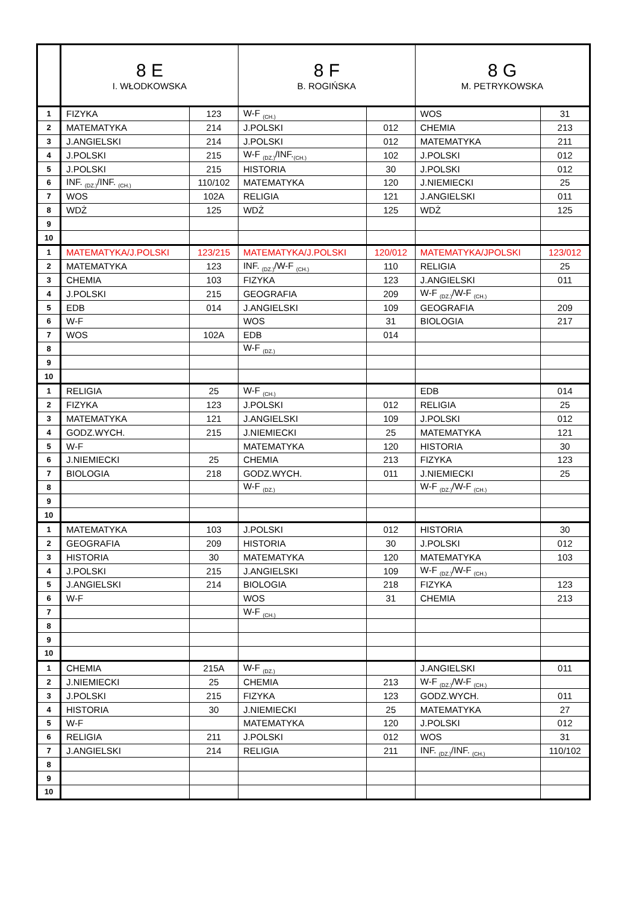| | 8 E I. WŁODKOWSKA | | 8 F B. ROGIŃSKA | | 8 G M. PETRYKOWSKA | |
| --- | --- | --- | --- | --- | --- | --- |
| 1 | FIZYKA | 123 | W-F <sub>(CH.)</sub> | | WOS | 31 |
| 2 | MATEMATYKA | 214 | J.POLSKI | 012 | CHEMIA | 213 |
| 3 | J.ANGIELSKI | 214 | J.POLSKI | 012 | MATEMATYKA | 211 |
| 4 | J.POLSKI | 215 | W-F <sub>(DZ.)</sub>/INF.<sub>(CH.)</sub> | 102 | J.POLSKI | 012 |
| 5 | J.POLSKI | 215 | HISTORIA | 30 | J.POLSKI | 012 |
| 6 | INF. <sub>(DZ.)</sub>/INF. <sub>(CH.)</sub> | 110/102 | MATEMATYKA | 120 | J.NIEMIECKI | 25 |
| 7 | WOS | 102A | RELIGIA | 121 | J.ANGIELSKI | 011 |
| 8 | WDŻ | 125 | WDŻ | 125 | WDŻ | 125 |
| 9 | | | | | | |
| 10 | | | | | | |
| 1 | MATEMATYKA/J.POLSKI | 123/215 | MATEMATYKA/J.POLSKI | 120/012 | MATEMATYKA/JPOLSKI | 123/012 |
| 2 | MATEMATYKA | 123 | INF. <sub>(DZ.)</sub>/W-F <sub>(CH.)</sub> | 110 | RELIGIA | 25 |
| 3 | CHEMIA | 103 | FIZYKA | 123 | J.ANGIELSKI | 011 |
| 4 | J.POLSKI | 215 | GEOGRAFIA | 209 | W-F <sub>(DZ.)</sub>/W-F <sub>(CH.)</sub> | |
| 5 | EDB | 014 | J.ANGIELSKI | 109 | GEOGRAFIA | 209 |
| 6 | W-F | | WOS | 31 | BIOLOGIA | 217 |
| 7 | WOS | 102A | EDB | 014 | | |
| 8 | | | W-F <sub>(DZ.)</sub> | | | |
| 9 | | | | | | |
| 10 | | | | | | |
| 1 | RELIGIA | 25 | W-F <sub>(CH.)</sub> | | EDB | 014 |
| 2 | FIZYKA | 123 | J.POLSKI | 012 | RELIGIA | 25 |
| 3 | MATEMATYKA | 121 | J.ANGIELSKI | 109 | J.POLSKI | 012 |
| 4 | GODZ.WYCH. | 215 | J.NIEMIECKI | 25 | MATEMATYKA | 121 |
| 5 | W-F | | MATEMATYKA | 120 | HISTORIA | 30 |
| 6 | J.NIEMIECKI | 25 | CHEMIA | 213 | FIZYKA | 123 |
| 7 | BIOLOGIA | 218 | GODZ.WYCH. | 011 | J.NIEMIECKI | 25 |
| 8 | | | W-F <sub>(DZ.)</sub> | | W-F <sub>(DZ.)</sub>/W-F <sub>(CH.)</sub> | |
| 9 | | | | | | |
| 10 | | | | | | |
| 1 | MATEMATYKA | 103 | J.POLSKI | 012 | HISTORIA | 30 |
| 2 | GEOGRAFIA | 209 | HISTORIA | 30 | J.POLSKI | 012 |
| 3 | HISTORIA | 30 | MATEMATYKA | 120 | MATEMATYKA | 103 |
| 4 | J.POLSKI | 215 | J.ANGIELSKI | 109 | W-F <sub>(DZ.)</sub>/W-F <sub>(CH.)</sub> | |
| 5 | J.ANGIELSKI | 214 | BIOLOGIA | 218 | FIZYKA | 123 |
| 6 | W-F | | WOS | 31 | CHEMIA | 213 |
| 7 | | | W-F <sub>(CH.)</sub> | | | |
| 8 | | | | | | |
| 9 | | | | | | |
| 10 | | | | | | |
| 1 | CHEMIA | 215A | W-F <sub>(DZ.)</sub> | | J.ANGIELSKI | 011 |
| 2 | J.NIEMIECKI | 25 | CHEMIA | 213 | W-F <sub>(DZ.)</sub>/W-F <sub>(CH.)</sub> | |
| 3 | J.POLSKI | 215 | FIZYKA | 123 | GODZ.WYCH. | 011 |
| 4 | HISTORIA | 30 | J.NIEMIECKI | 25 | MATEMATYKA | 27 |
| 5 | W-F | | MATEMATYKA | 120 | J.POLSKI | 012 |
| 6 | RELIGIA | 211 | J.POLSKI | 012 | WOS | 31 |
| 7 | J.ANGIELSKI | 214 | RELIGIA | 211 | INF. <sub>(DZ.)</sub>/INF. <sub>(CH.)</sub> | 110/102 |
| 8 | | | | | | |
| 9 | | | | | | |
| 10 | | | | | | |